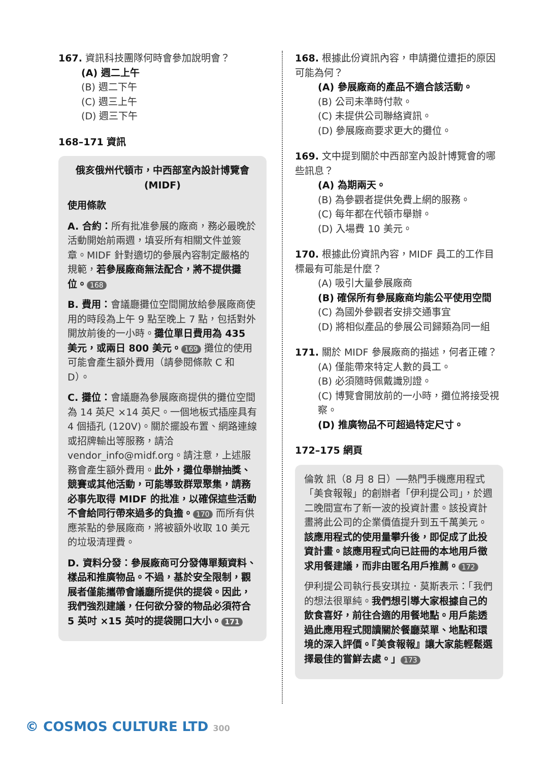167. 資訊科技團隊何時會參加說明會？
(A) 週二上午
(B) 週二下午
(C) 週三上午
(D) 週三下午
168–171 資訊
俄亥俄州代頓市，中西部室內設計博覽會
(MIDF)
使用條款
A. 合約：所有批准參展的廠商，務必最晚於活動開始前兩週，填妥所有相關文件並簽章。MIDF 針對適切的參展內容制定嚴格的規範，若參展廠商無法配合，將不提供攤位。 168
B. 費用：會議廳攤位空間開放給參展廠商使用的時段為上午 9 點至晚上 7 點，包括對外開放前後的一小時。攤位單日費用為 435 美元，或兩日 800 美元。 169 攤位的使用可能會產生額外費用（請參閱條款 C 和 D）。
C. 攤位：會議廳為參展廠商提供的攤位空間為 14 英尺 ×14 英尺。一個地板式插座具有 4 個插孔 (120V)。關於擺設布置、網路連線或招牌輸出等服務，請洽 vendor_info@midf.org。請注意，上述服務會產生額外費用。此外，攤位舉辦抽獎、競賽或其他活動，可能導致群眾聚集，請務必事先取得 MIDF 的批准，以確保這些活動不會給同行帶來過多的負擔。 170 而所有供應茶點的參展廠商，將被額外收取 10 美元的垃圾清理費。
D. 資料分發：參展廠商可分發傳單類資料、樣品和推廣物品。不過，基於安全限制，觀展者僅能攜帶會議廳所提供的提袋。因此，我們強烈建議，任何欲分發的物品必須符合 5 英吋 ×15 英吋的提袋開口大小。 171
168. 根據此份資訊內容，申請攤位遭拒的原因可能為何？
(A) 參展廠商的產品不適合該活動。
(B) 公司未準時付款。
(C) 未提供公司聯絡資訊。
(D) 參展廠商要求更大的攤位。
169. 文中提到關於中西部室內設計博覽會的哪些訊息？
(A) 為期兩天。
(B) 為參觀者提供免費上網的服務。
(C) 每年都在代頓市舉辦。
(D) 入場費 10 美元。
170. 根據此份資訊內容，MIDF 員工的工作目標最有可能是什麼？
(A) 吸引大量參展廠商
(B) 確保所有參展廠商均能公平使用空間
(C) 為國外參觀者安排交通事宜
(D) 將相似產品的參展公司歸類為同一組
171. 關於 MIDF 參展廠商的描述，何者正確？
(A) 僅能帶來特定人數的員工。
(B) 必須隨時佩戴識別證。
(C) 博覽會開放前的一小時，攤位將接受視察。
(D) 推廣物品不可超過特定尺寸。
172–175 網頁
倫敦 訊（8 月 8 日）──熱門手機應用程式「美食報報」的創辦者「伊利提公司」，於週二晚間宣布了新一波的投資計畫。該投資計畫將此公司的企業價值提升到五千萬美元。該應用程式的使用量攀升後，即促成了此投資計畫。該應用程式向已註冊的本地用戶徵求用餐建議，而非由匿名用戶推薦。 172
伊利提公司執行長安琪拉．莫斯表示：「我們的想法很單純。我們想引導大家根據自己的飲食喜好，前往合適的用餐地點。用戶能透過此應用程式閱讀關於餐廳菜單、地點和環境的深入評價。『美食報報』讓大家能輕鬆選擇最佳的嘗鮮去處。」 173
© COSMOS CULTURE LTD 300